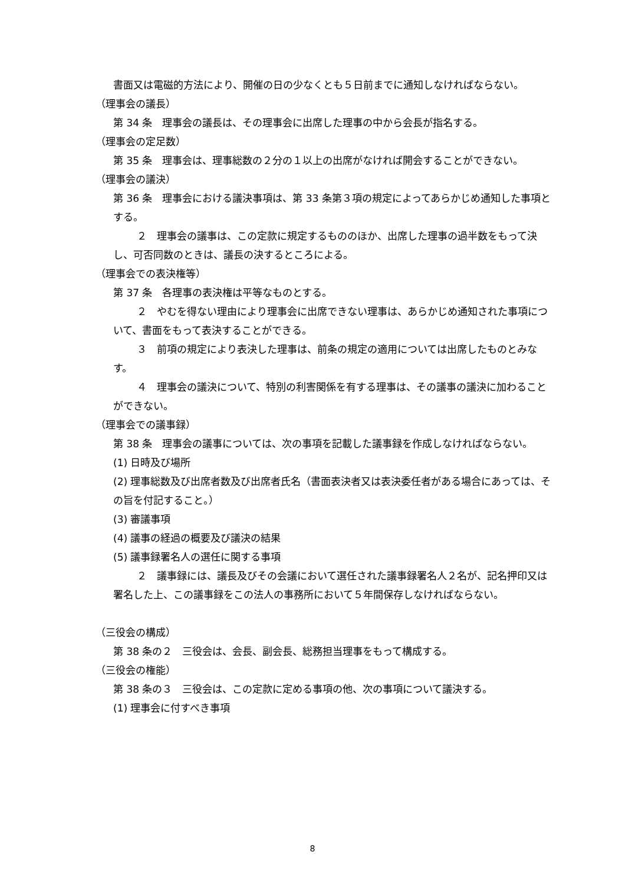書面又は電磁的方法により、開催の日の少なくとも５日前までに通知しなければならない。
（理事会の議長）
第 34 条　理事会の議長は、その理事会に出席した理事の中から会長が指名する。
（理事会の定足数）
第 35 条　理事会は、理事総数の２分の１以上の出席がなければ開会することができない。
（理事会の議決）
第 36 条　理事会における議決事項は、第 33 条第３項の規定によってあらかじめ通知した事項とする。
２　理事会の議事は、この定款に規定するもののほか、出席した理事の過半数をもって決し、可否同数のときは、議長の決するところによる。
（理事会での表決権等）
第 37 条　各理事の表決権は平等なものとする。
２　やむを得ない理由により理事会に出席できない理事は、あらかじめ通知された事項について、書面をもって表決することができる。
３　前項の規定により表決した理事は、前条の規定の適用については出席したものとみなす。
４　理事会の議決について、特別の利害関係を有する理事は、その議事の議決に加わることができない。
（理事会での議事録）
第 38 条　理事会の議事については、次の事項を記載した議事録を作成しなければならない。
(1) 日時及び場所
(2) 理事総数及び出席者数及び出席者氏名（書面表決者又は表決委任者がある場合にあっては、その旨を付記すること。）
(3) 審議事項
(4) 議事の経過の概要及び議決の結果
(5) 議事録署名人の選任に関する事項
２　議事録には、議長及びその会議において選任された議事録署名人２名が、記名押印又は署名した上、この議事録をこの法人の事務所において５年間保存しなければならない。
（三役会の構成）
第 38 条の２　三役会は、会長、副会長、総務担当理事をもって構成する。
（三役会の権能）
第 38 条の３　三役会は、この定款に定める事項の他、次の事項について議決する。
(1) 理事会に付すべき事項
8